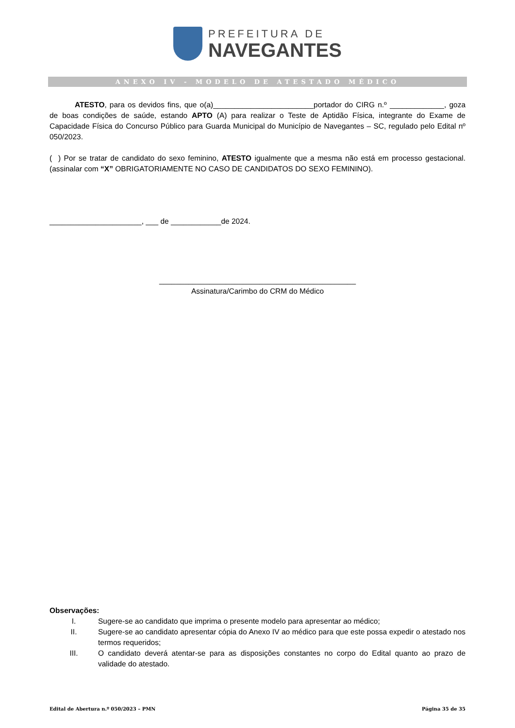PREFEITURA DE
NAVEGANTES
ANEXO IV - MODELO DE ATESTADO MÉDICO
ATESTO, para os devidos fins, que o(a)________________________portador do CIRG n.º _____________, goza de boas condições de saúde, estando APTO (A) para realizar o Teste de Aptidão Física, integrante do Exame de Capacidade Física do Concurso Público para Guarda Municipal do Município de Navegantes – SC, regulado pelo Edital nº 050/2023.
( ) Por se tratar de candidato do sexo feminino, ATESTO igualmente que a mesma não está em processo gestacional. (assinalar com “X” OBRIGATORIAMENTE NO CASO DE CANDIDATOS DO SEXO FEMININO).
______________________, ___ de ____________de 2024.
_______________________________________________
Assinatura/Carimbo do CRM do Médico
Observações:
I. Sugere-se ao candidato que imprima o presente modelo para apresentar ao médico;
II. Sugere-se ao candidato apresentar cópia do Anexo IV ao médico para que este possa expedir o atestado nos termos requeridos;
III. O candidato deverá atentar-se para as disposições constantes no corpo do Edital quanto ao prazo de validade do atestado.
Edital de Abertura n.º 050/2023 – PMN Página 35 de 35